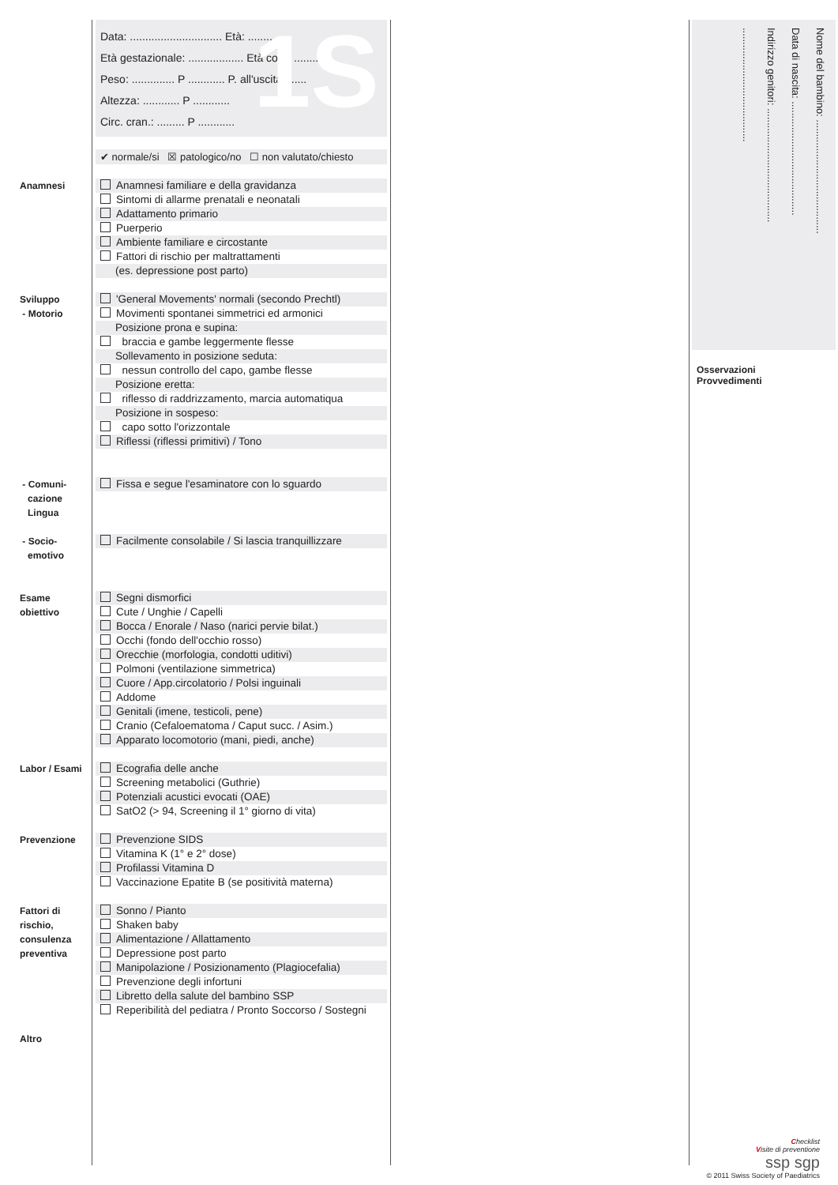1S Data: .............................. Età: ..............
Età gestazionale: .................. Età corr.: ........
Peso: .............. P ............ P. all'uscita: ......
Altezza: ............ P ............
Circ. cran.: ......... P ............
✔ normale/si ☒ patologico/no ☐ non valutato/chiesto
Anamnesi
Anamnesi familiare e della gravidanza
Sintomi di allarme prenatali e neonatali
Adattamento primario
Puerperio
Ambiente familiare e circostante
Fattori di rischio per maltrattamenti
(es. depressione post parto)
Sviluppo
- Motorio
'General Movements' normali (secondo Prechtl)
Movimenti spontanei simmetrici ed armonici
Posizione prona e supina:
braccia e gambe leggermente flesse
Sollevamento in posizione seduta:
nessun controllo del capo, gambe flesse
Posizione eretta:
riflesso di raddrizzamento, marcia automatiqua
Posizione in sospeso:
capo sotto l'orizzontale
Riflessi (riflessi primitivi) / Tono
- Comuni-
cazione
Lingua
Fissa e segue l'esaminatore con lo sguardo
- Socio-
emotivo
Facilmente consolabile / Si lascia tranquillizzare
Esame
obiettivo
Segni dismorfici
Cute / Unghie / Capelli
Bocca / Enorale / Naso (narici pervie bilat.)
Occhi (fondo dell'occhio rosso)
Orecchie (morfologia, condotti uditivi)
Polmoni (ventilazione simmetrica)
Cuore / App.circolatorio / Polsi inguinali
Addome
Genitali (imene, testicoli, pene)
Cranio (Cefaloematoma / Caput succ. / Asim.)
Apparato locomotorio (mani, piedi, anche)
Labor / Esami
Ecografia delle anche
Screening metabolici (Guthrie)
Potenziali acustici evocati (OAE)
SatO2 (> 94, Screening il 1° giorno di vita)
Prevenzione
Prevenzione SIDS
Vitamina K (1° e 2° dose)
Profilassi Vitamina D
Vaccinazione Epatite B (se positività materna)
Fattori di
rischio,
consulenza
preventiva
Sonno / Pianto
Shaken baby
Alimentazione / Allattamento
Depressione post parto
Manipolazione / Posizionamento (Plagiocefalia)
Prevenzione degli infortuni
Libretto della salute del bambino SSP
Reperibilità del pediatra / Pronto Soccorso / Sostegni
Altro
Nome del bambino: ........................................
Data di nascita: ........................................
Indirizzo genitori: ........................................
........................................
Osservazioni
Provvedimenti
Checklist
Visite di preventione
ssp sgp
© 2011 Swiss Society of Paediatrics